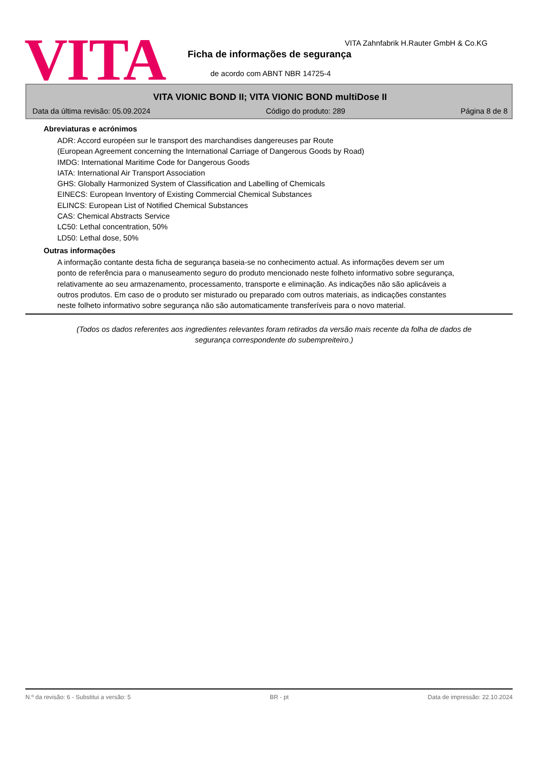VITA
VITA Zahnfabrik H.Rauter GmbH & Co.KG
Ficha de informações de segurança
de acordo com ABNT NBR 14725-4
VITA VIONIC BOND II; VITA VIONIC BOND multiDose II
Data da última revisão: 05.09.2024 Código do produto: 289 Página 8 de 8
Abreviaturas e acrónimos
ADR: Accord européen sur le transport des marchandises dangereuses par Route
(European Agreement concerning the International Carriage of Dangerous Goods by Road)
IMDG: International Maritime Code for Dangerous Goods
IATA: International Air Transport Association
GHS: Globally Harmonized System of Classification and Labelling of Chemicals
EINECS: European Inventory of Existing Commercial Chemical Substances
ELINCS: European List of Notified Chemical Substances
CAS: Chemical Abstracts Service
LC50: Lethal concentration, 50%
LD50: Lethal dose, 50%
Outras informações
A informação contante desta ficha de segurança baseia-se no conhecimento actual. As informações devem ser um ponto de referência para o manuseamento seguro do produto mencionado neste folheto informativo sobre segurança, relativamente ao seu armazenamento, processamento, transporte e eliminação. As indicações não são aplicáveis a outros produtos. Em caso de o produto ser misturado ou preparado com outros materiais, as indicações constantes neste folheto informativo sobre segurança não são automaticamente transferíveis para o novo material.
(Todos os dados referentes aos ingredientes relevantes foram retirados da versão mais recente da folha de dados de segurança correspondente do subempreiteiro.)
N.º da revisão: 6 - Substitui a versão: 5 BR - pt Data de impressão: 22.10.2024